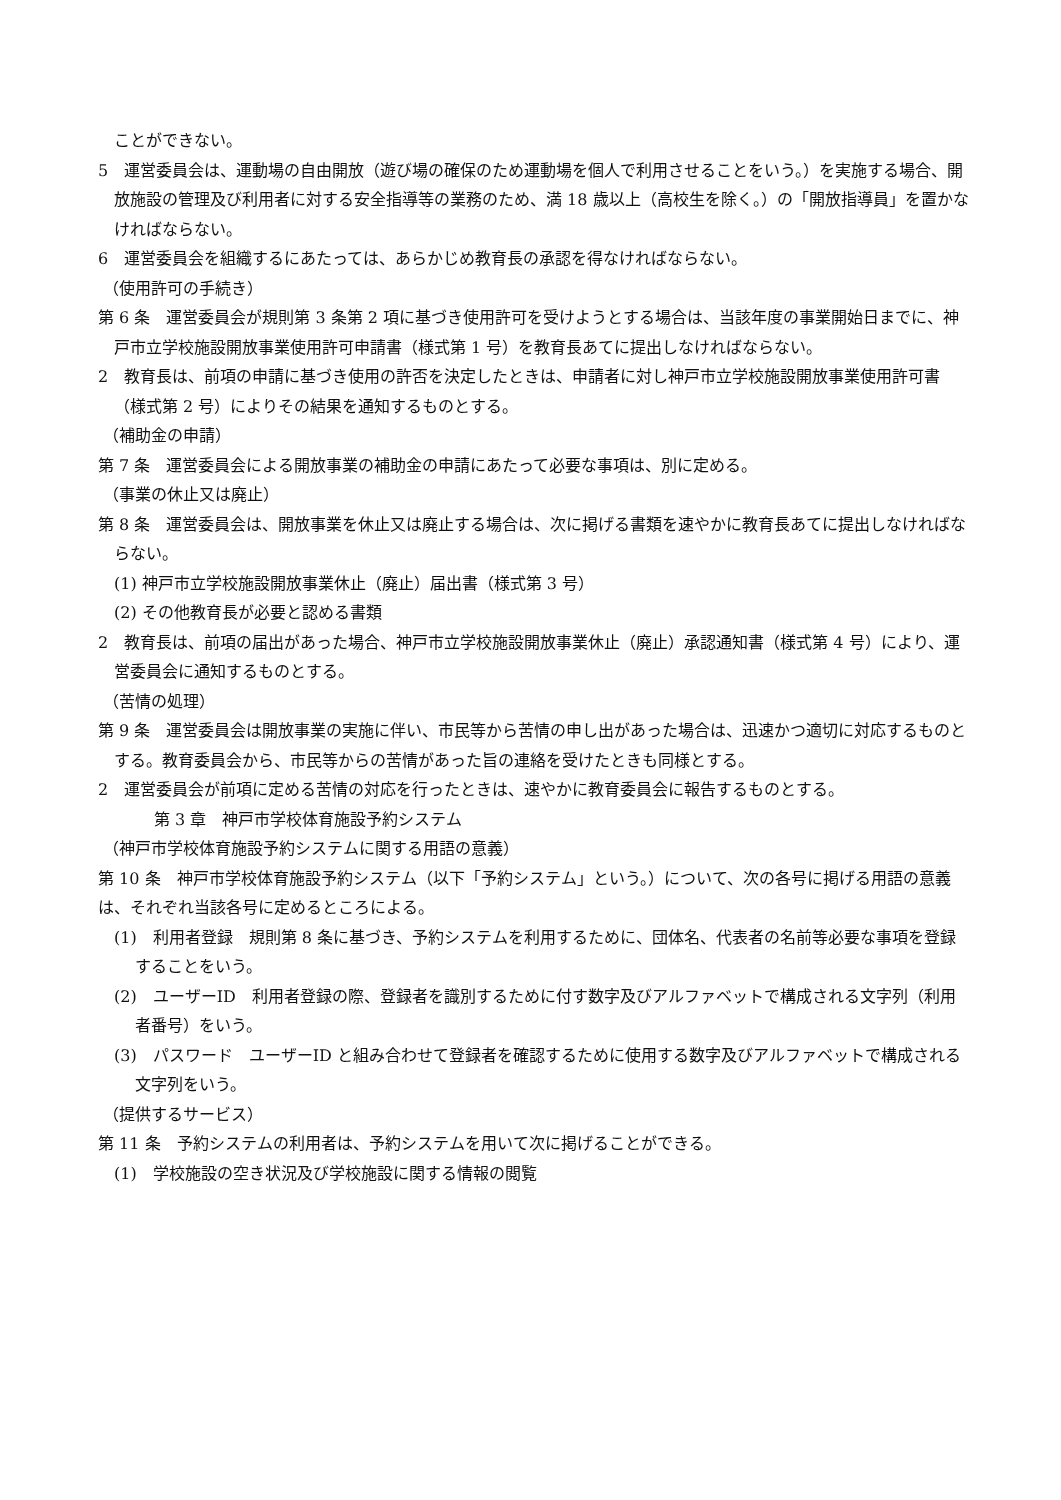ことができない。
5　運営委員会は、運動場の自由開放（遊び場の確保のため運動場を個人で利用させることをいう。）を実施する場合、開放施設の管理及び利用者に対する安全指導等の業務のため、満 18 歳以上（高校生を除く。）の「開放指導員」を置かなければならない。
6　運営委員会を組織するにあたっては、あらかじめ教育長の承認を得なければならない。
（使用許可の手続き）
第 6 条　運営委員会が規則第 3 条第 2 項に基づき使用許可を受けようとする場合は、当該年度の事業開始日までに、神戸市立学校施設開放事業使用許可申請書（様式第 1 号）を教育長あてに提出しなければならない。
2　教育長は、前項の申請に基づき使用の許否を決定したときは、申請者に対し神戸市立学校施設開放事業使用許可書（様式第 2 号）によりその結果を通知するものとする。
（補助金の申請）
第 7 条　運営委員会による開放事業の補助金の申請にあたって必要な事項は、別に定める。
（事業の休止又は廃止）
第 8 条　運営委員会は、開放事業を休止又は廃止する場合は、次に掲げる書類を速やかに教育長あてに提出しなければならない。
(1) 神戸市立学校施設開放事業休止（廃止）届出書（様式第 3 号）
(2) その他教育長が必要と認める書類
2　教育長は、前項の届出があった場合、神戸市立学校施設開放事業休止（廃止）承認通知書（様式第 4 号）により、運営委員会に通知するものとする。
（苦情の処理）
第 9 条　運営委員会は開放事業の実施に伴い、市民等から苦情の申し出があった場合は、迅速かつ適切に対応するものとする。教育委員会から、市民等からの苦情があった旨の連絡を受けたときも同様とする。
2　運営委員会が前項に定める苦情の対応を行ったときは、速やかに教育委員会に報告するものとする。
第 3 章　神戸市学校体育施設予約システム
（神戸市学校体育施設予約システムに関する用語の意義）
第 10 条　神戸市学校体育施設予約システム（以下「予約システム」という。）について、次の各号に掲げる用語の意義は、それぞれ当該各号に定めるところによる。
(1)　利用者登録　規則第 8 条に基づき、予約システムを利用するために、団体名、代表者の名前等必要な事項を登録することをいう。
(2)　ユーザーID　利用者登録の際、登録者を識別するために付す数字及びアルファベットで構成される文字列（利用者番号）をいう。
(3)　パスワード　ユーザーID と組み合わせて登録者を確認するために使用する数字及びアルファベットで構成される文字列をいう。
（提供するサービス）
第 11 条　予約システムの利用者は、予約システムを用いて次に掲げることができる。
(1)　学校施設の空き状況及び学校施設に関する情報の閲覧